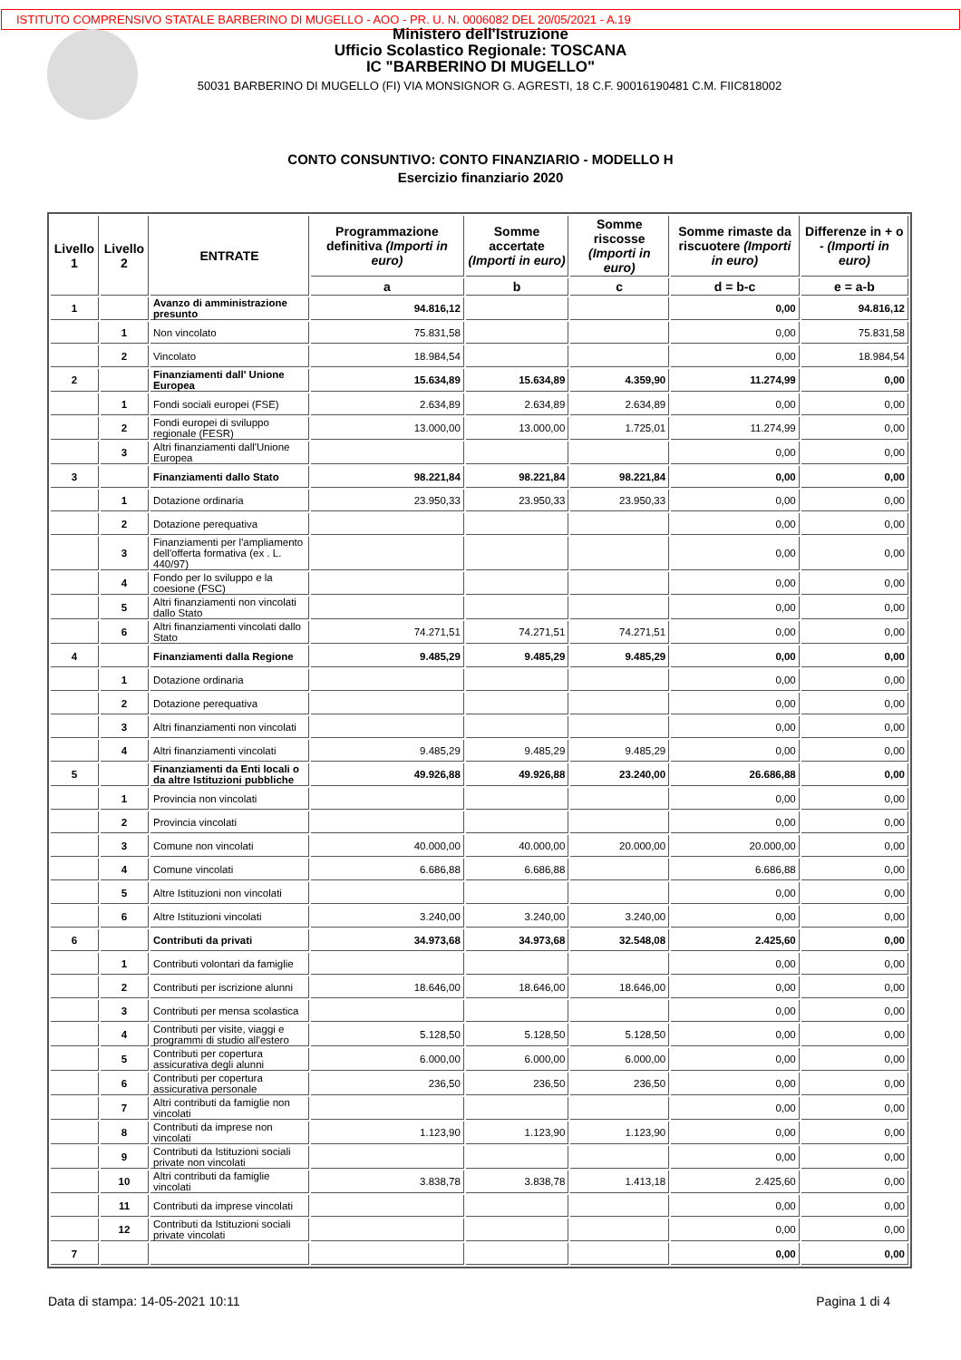ISTITUTO COMPRENSIVO STATALE BARBERINO DI MUGELLO - AOO - PR. U. N. 0006082 DEL 20/05/2021 - A.19
Ministero dell'Istruzione
Ufficio Scolastico Regionale: TOSCANA
IC "BARBERINO DI MUGELLO"
50031 BARBERINO DI MUGELLO (FI) VIA MONSIGNOR G. AGRESTI, 18 C.F. 90016190481 C.M. FIIC818002
CONTO CONSUNTIVO: CONTO FINANZIARIO - MODELLO H
Esercizio finanziario 2020
| Livello 1 | Livello 2 | ENTRATE | Programmazione definitiva (Importi in euro) | Somme accertate (Importi in euro) | Somme riscosse (Importi in euro) | Somme rimaste da riscuotere (Importi in euro) | Differenze in + o - (Importi in euro) |
| --- | --- | --- | --- | --- | --- | --- | --- |
| | | | a | b | c | d = b-c | e = a-b |
| 1 | | Avanzo di amministrazione presunto | 94.816,12 | | | 0,00 | 94.816,12 |
| | 1 | Non vincolato | 75.831,58 | | | 0,00 | 75.831,58 |
| | 2 | Vincolato | 18.984,54 | | | 0,00 | 18.984,54 |
| 2 | | Finanziamenti dall' Unione Europea | 15.634,89 | 15.634,89 | 4.359,90 | 11.274,99 | 0,00 |
| | 1 | Fondi sociali europei (FSE) | 2.634,89 | 2.634,89 | 2.634,89 | 0,00 | 0,00 |
| | 2 | Fondi europei di sviluppo regionale (FESR) | 13.000,00 | 13.000,00 | 1.725,01 | 11.274,99 | 0,00 |
| | 3 | Altri finanziamenti dall'Unione Europea | | | | 0,00 | 0,00 |
| 3 | | Finanziamenti dallo Stato | 98.221,84 | 98.221,84 | 98.221,84 | 0,00 | 0,00 |
| | 1 | Dotazione ordinaria | 23.950,33 | 23.950,33 | 23.950,33 | 0,00 | 0,00 |
| | 2 | Dotazione perequativa | | | | 0,00 | 0,00 |
| | 3 | Finanziamenti per l'ampliamento dell'offerta formativa (ex . L. 440/97) | | | | 0,00 | 0,00 |
| | 4 | Fondo per lo sviluppo e la coesione (FSC) | | | | 0,00 | 0,00 |
| | 5 | Altri finanziamenti non vincolati dallo Stato | | | | 0,00 | 0,00 |
| | 6 | Altri finanziamenti vincolati dallo Stato | 74.271,51 | 74.271,51 | 74.271,51 | 0,00 | 0,00 |
| 4 | | Finanziamenti dalla Regione | 9.485,29 | 9.485,29 | 9.485,29 | 0,00 | 0,00 |
| | 1 | Dotazione ordinaria | | | | 0,00 | 0,00 |
| | 2 | Dotazione perequativa | | | | 0,00 | 0,00 |
| | 3 | Altri finanziamenti non vincolati | | | | 0,00 | 0,00 |
| | 4 | Altri finanziamenti vincolati | 9.485,29 | 9.485,29 | 9.485,29 | 0,00 | 0,00 |
| 5 | | Finanziamenti da Enti locali o da altre Istituzioni pubbliche | 49.926,88 | 49.926,88 | 23.240,00 | 26.686,88 | 0,00 |
| | 1 | Provincia non vincolati | | | | 0,00 | 0,00 |
| | 2 | Provincia vincolati | | | | 0,00 | 0,00 |
| | 3 | Comune non vincolati | 40.000,00 | 40.000,00 | 20.000,00 | 20.000,00 | 0,00 |
| | 4 | Comune vincolati | 6.686,88 | 6.686,88 | | 6.686,88 | 0,00 |
| | 5 | Altre Istituzioni non vincolati | | | | 0,00 | 0,00 |
| | 6 | Altre Istituzioni vincolati | 3.240,00 | 3.240,00 | 3.240,00 | 0,00 | 0,00 |
| 6 | | Contributi da privati | 34.973,68 | 34.973,68 | 32.548,08 | 2.425,60 | 0,00 |
| | 1 | Contributi volontari da famiglie | | | | 0,00 | 0,00 |
| | 2 | Contributi per iscrizione alunni | 18.646,00 | 18.646,00 | 18.646,00 | 0,00 | 0,00 |
| | 3 | Contributi per mensa scolastica | | | | 0,00 | 0,00 |
| | 4 | Contributi per visite, viaggi e programmi di studio all'estero | 5.128,50 | 5.128,50 | 5.128,50 | 0,00 | 0,00 |
| | 5 | Contributi per copertura assicurativa degli alunni | 6.000,00 | 6.000,00 | 6.000,00 | 0,00 | 0,00 |
| | 6 | Contributi per copertura assicurativa personale | 236,50 | 236,50 | 236,50 | 0,00 | 0,00 |
| | 7 | Altri contributi da famiglie non vincolati | | | | 0,00 | 0,00 |
| | 8 | Contributi da imprese non vincolati | 1.123,90 | 1.123,90 | 1.123,90 | 0,00 | 0,00 |
| | 9 | Contributi da Istituzioni sociali private non vincolati | | | | 0,00 | 0,00 |
| | 10 | Altri contributi da famiglie vincolati | 3.838,78 | 3.838,78 | 1.413,18 | 2.425,60 | 0,00 |
| | 11 | Contributi da imprese vincolati | | | | 0,00 | 0,00 |
| | 12 | Contributi da Istituzioni sociali private vincolati | | | | 0,00 | 0,00 |
| 7 | | | | | | 0,00 | 0,00 |
Data di stampa: 14-05-2021 10:11 Pagina 1 di 4